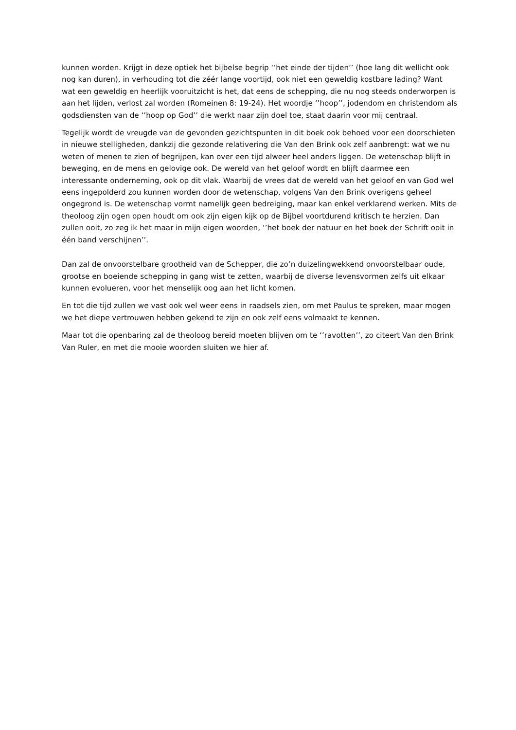kunnen worden. Krijgt in deze optiek het bijbelse begrip ‘’het einde der tijden’’ (hoe lang dit wellicht ook nog kan duren), in verhouding tot die zéér lange voortijd, ook niet een geweldig kostbare lading? Want wat een geweldig en heerlijk vooruitzicht is het, dat eens de schepping, die nu nog steeds onderworpen is aan het lijden, verlost zal worden (Romeinen 8: 19-24). Het woordje ‘’hoop’’, jodendom en christendom als godsdiensten van de ‘’hoop op God’’ die werkt naar zijn doel toe, staat daarin voor mij centraal.
Tegelijk wordt de vreugde van de gevonden gezichtspunten in dit boek ook behoed voor een doorschieten in nieuwe stelligheden, dankzij die gezonde relativering die Van den Brink ook zelf aanbrengt: wat we nu weten of menen te zien of begrijpen, kan over een tijd alweer heel anders liggen. De wetenschap blijft in beweging, en de mens en gelovige ook. De wereld van het geloof wordt en blijft daarmee een interessante onderneming, ook op dit vlak. Waarbij de vrees dat de wereld van het geloof en van God wel eens ingepolderd zou kunnen worden door de wetenschap, volgens Van den Brink overigens geheel ongegrond is. De wetenschap vormt namelijk geen bedreiging, maar kan enkel verklarend werken. Mits de theoloog zijn ogen open houdt om ook zijn eigen kijk op de Bijbel voortdurend kritisch te herzien. Dan zullen ooit, zo zeg ik het maar in mijn eigen woorden, ‘’het boek der natuur en het boek der Schrift ooit in één band verschijnen’’.
Dan zal de onvoorstelbare grootheid van de Schepper, die zo’n duizelingwekkend onvoorstelbaar oude, grootse en boeiende schepping in gang wist te zetten, waarbij de diverse levensvormen zelfs uit elkaar kunnen evolueren, voor het menselijk oog aan het licht komen.
En tot die tijd zullen we vast ook wel weer eens in raadsels zien, om met Paulus te spreken, maar mogen we het diepe vertrouwen hebben gekend te zijn en ook zelf eens volmaakt te kennen.
Maar tot die openbaring zal de theoloog bereid moeten blijven om te ‘’ravotten’’, zo citeert Van den Brink Van Ruler, en met die mooie woorden sluiten we hier af.